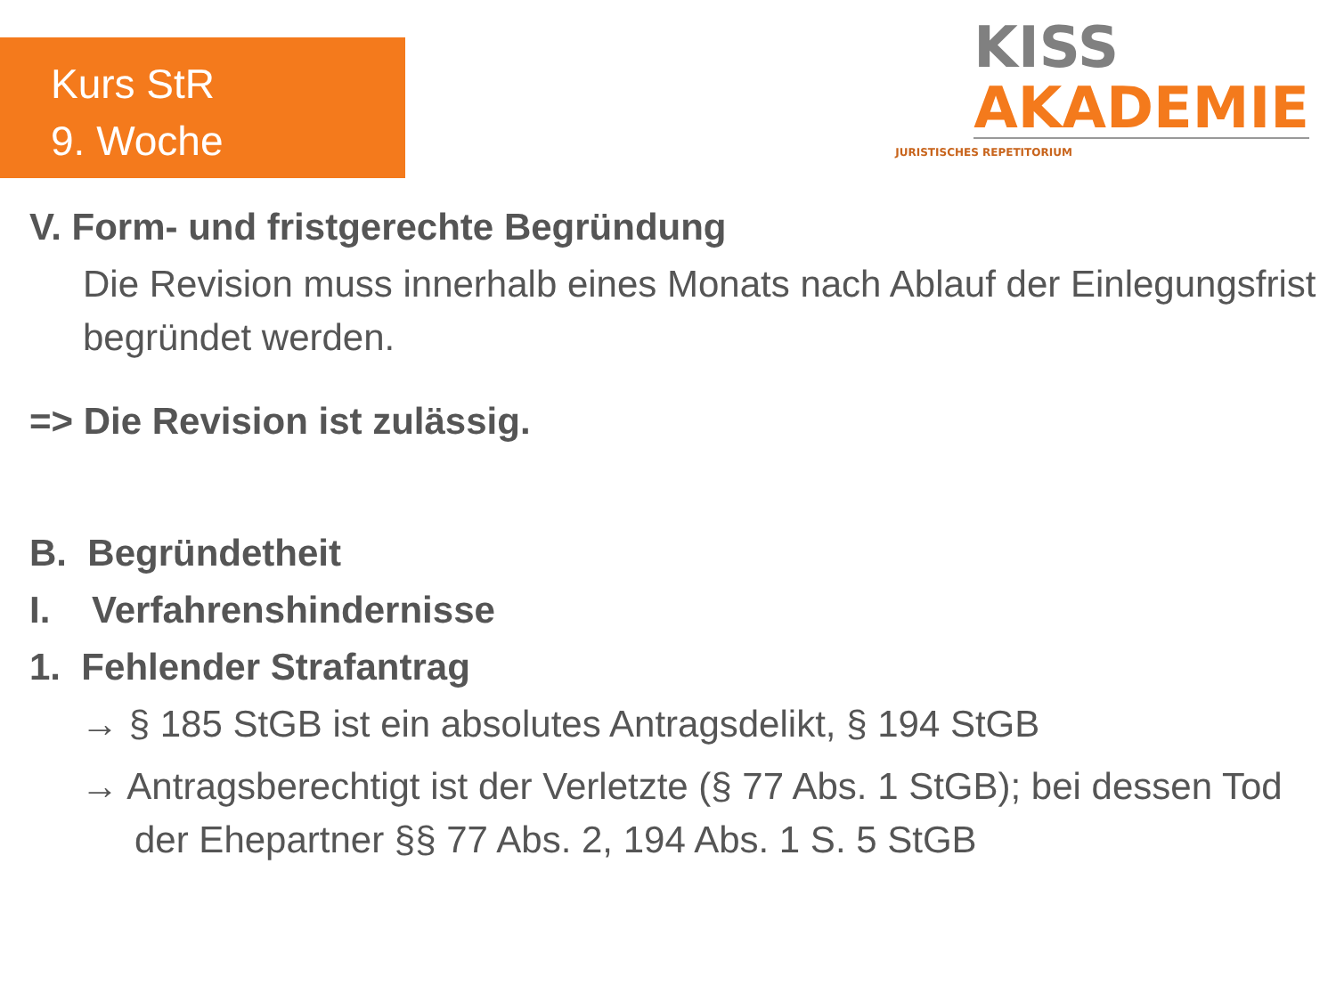Kurs StR
9. Woche
KISS
AKADEMIE
JURISTISCHES REPETITORIUM
V. Form- und fristgerechte Begründung
Die Revision muss innerhalb eines Monats nach Ablauf der Einlegungsfrist begründet werden.
=> Die Revision ist zulässig.
B. Begründetheit
I. Verfahrenshindernisse
1. Fehlender Strafantrag
→ § 185 StGB ist ein absolutes Antragsdelikt, § 194 StGB
→ Antragsberechtigt ist der Verletzte (§ 77 Abs. 1 StGB); bei dessen Tod der Ehepartner §§ 77 Abs. 2, 194 Abs. 1 S. 5 StGB